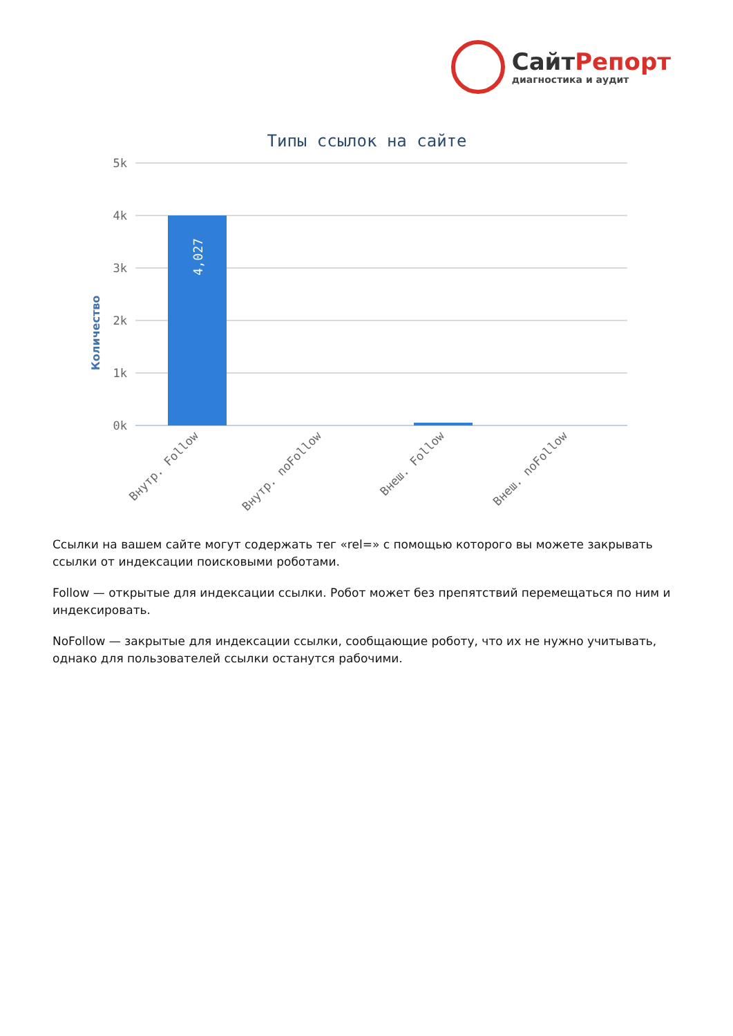СайтРепорт
диагностика и аудит
Типы ссылок на сайте
Количество
5k
4k
3k
2k
1k
0k
4,027
Внутр. Follow
Внутр. noFollow
Внеш. Follow
Внеш. noFollow
Ссылки на вашем сайте могут содержать тег «rel=» с помощью которого вы можете закрывать ссылки от индексации поисковыми роботами.
Follow — открытые для индексации ссылки. Робот может без препятствий перемещаться по ним и индексировать.
NoFollow — закрытые для индексации ссылки, сообщающие роботу, что их не нужно учитывать, однако для пользователей ссылки останутся рабочими.